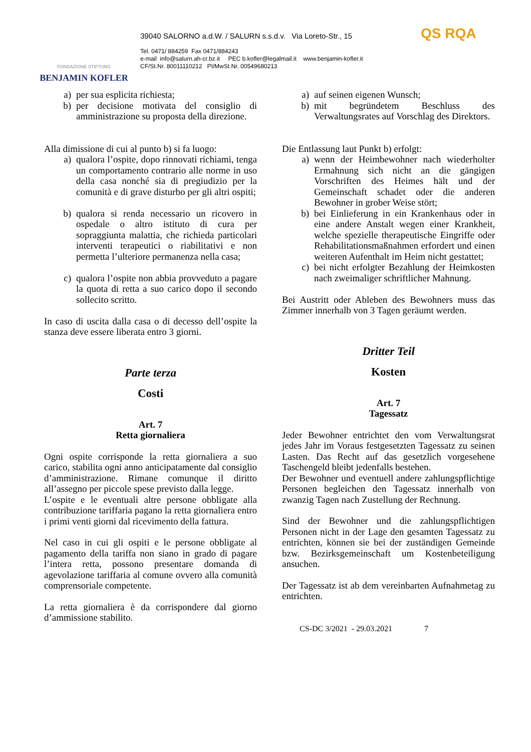FONDAZIONE STIFTUNG
BENJAMIN KOFLER
39040 SALORNO a.d.W. / SALURN s.s.d.v. Via Loreto-Str., 15
Tel. 0471/ 884259 Fax 0471/884243
e-mail info@salurn.ah-cr.bz.it PEC b.kofler@legalmail.it www.benjamin-kofler.it
CF/St.Nr. 80011110212 PI/MwSt.Nr. 00549680213
QS RQA
a) per sua esplicita richiesta;
b) per decisione motivata del consiglio di amministrazione su proposta della direzione.
Alla dimissione di cui al punto b) si fa luogo:
a) qualora l’ospite, dopo rinnovati richiami, tenga un comportamento contrario alle norme in uso della casa nonché sia di pregiudizio per la comunità e di grave disturbo per gli altri ospiti;
b) qualora si renda necessario un ricovero in ospedale o altro istituto di cura per sopraggiunta malattia, che richieda particolari interventi terapeutici o riabilitativi e non permetta l’ulteriore permanenza nella casa;
c) qualora l’ospite non abbia provveduto a pagare la quota di retta a suo carico dopo il secondo sollecito scritto.
In caso di uscita dalla casa o di decesso dell’ospite la stanza deve essere liberata entro 3 giorni.
Parte terza
Costi
Art. 7
Retta giornaliera
Ogni ospite corrisponde la retta giornaliera a suo carico, stabilita ogni anno anticipatamente dal consiglio d’amministrazione. Rimane comunque il diritto all’assegno per piccole spese previsto dalla legge.
L’ospite e le eventuali altre persone obbligate alla contribuzione tariffaria pagano la retta giornaliera entro i primi venti giorni dal ricevimento della fattura.
Nel caso in cui gli ospiti e le persone obbligate al pagamento della tariffa non siano in grado di pagare l’intera retta, possono presentare domanda di agevolazione tariffaria al comune ovvero alla comunità comprensoriale competente.
La retta giornaliera è da corrispondere dal giorno d’ammissione stabilito.
a) auf seinen eigenen Wunsch;
b) mit begründetem Beschluss des Verwaltungsrates auf Vorschlag des Direktors.
Die Entlassung laut Punkt b) erfolgt:
a) wenn der Heimbewohner nach wiederholter Ermahnung sich nicht an die gängigen Vorschriften des Heimes hält und der Gemeinschaft schadet oder die anderen Bewohner in grober Weise stört;
b) bei Einlieferung in ein Krankenhaus oder in eine andere Anstalt wegen einer Krankheit, welche spezielle therapeutische Eingriffe oder Rehabilitationsmaßnahmen erfordert und einen weiteren Aufenthalt im Heim nicht gestattet;
c) bei nicht erfolgter Bezahlung der Heimkosten nach zweimaliger schriftlicher Mahnung.
Bei Austritt oder Ableben des Bewohners muss das Zimmer innerhalb von 3 Tagen geräumt werden.
Dritter Teil
Kosten
Art. 7
Tagessatz
Jeder Bewohner entrichtet den vom Verwaltungsrat jedes Jahr im Voraus festgesetzten Tagessatz zu seinen Lasten. Das Recht auf das gesetzlich vorgesehene Taschengeld bleibt jedenfalls bestehen.
Der Bewohner und eventuell andere zahlungspflichtige Personen begleichen den Tagessatz innerhalb von zwanzig Tagen nach Zustellung der Rechnung.
Sind der Bewohner und die zahlungspflichtigen Personen nicht in der Lage den gesamten Tagessatz zu entrichten, können sie bei der zuständigen Gemeinde bzw. Bezirksgemeinschaft um Kostenbeteiligung ansuchen.
Der Tagessatz ist ab dem vereinbarten Aufnahmetag zu entrichten.
CS-DC 3/2021 - 29.03.2021 7